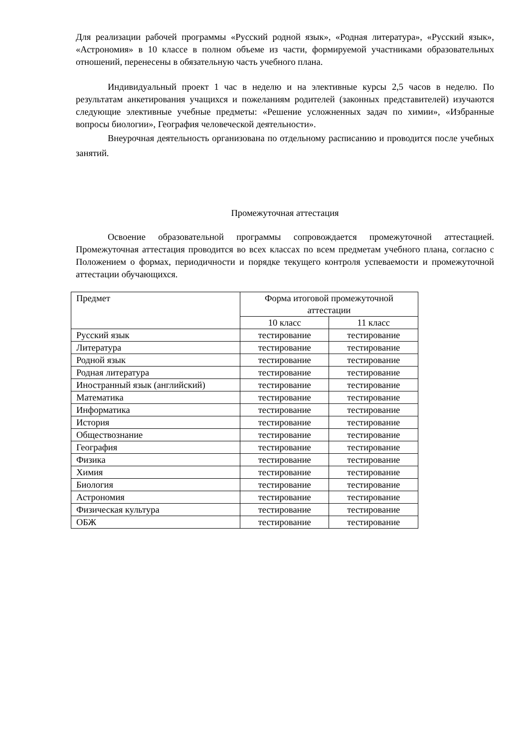Для реализации рабочей программы «Русский родной язык», «Родная литература», «Русский язык», «Астрономия» в 10 классе в полном объеме из части, формируемой участниками образовательных отношений, перенесены в обязательную часть учебного плана.
Индивидуальный проект 1 час в неделю и на элективные курсы 2,5 часов в неделю. По результатам анкетирования учащихся и пожеланиям родителей (законных представителей) изучаются следующие элективные учебные предметы: «Решение усложненных задач по химии», «Избранные вопросы биологии», География человеческой деятельности».
Внеурочная деятельность организована по отдельному расписанию и проводится после учебных занятий.
Промежуточная аттестация
Освоение образовательной программы сопровождается промежуточной аттестацией. Промежуточная аттестация проводится во всех классах по всем предметам учебного плана, согласно с Положением о формах, периодичности и порядке текущего контроля успеваемости и промежуточной аттестации обучающихся.
| Предмет | Форма итоговой промежуточной аттестации | |
| --- | --- | --- |
| | 10 класс | 11 класс |
| Русский язык | тестирование | тестирование |
| Литература | тестирование | тестирование |
| Родной язык | тестирование | тестирование |
| Родная литература | тестирование | тестирование |
| Иностранный язык (английский) | тестирование | тестирование |
| Математика | тестирование | тестирование |
| Информатика | тестирование | тестирование |
| История | тестирование | тестирование |
| Обществознание | тестирование | тестирование |
| География | тестирование | тестирование |
| Физика | тестирование | тестирование |
| Химия | тестирование | тестирование |
| Биология | тестирование | тестирование |
| Астрономия | тестирование | тестирование |
| Физическая культура | тестирование | тестирование |
| ОБЖ | тестирование | тестирование |